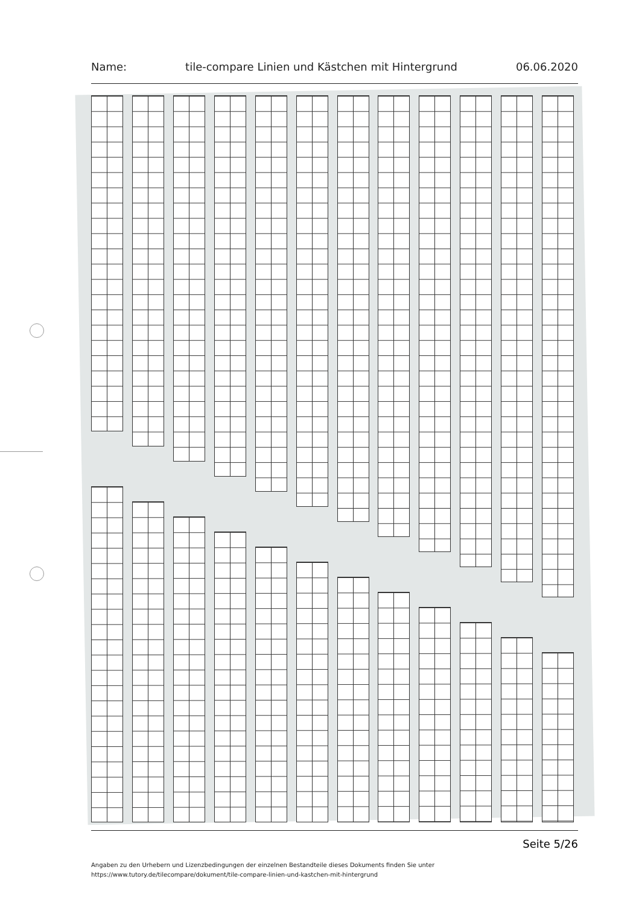Name: tile-compare Linien und Kästchen mit Hintergrund 06.06.2020
Seite 5/26
Angaben zu den Urhebern und Lizenzbedingungen der einzelnen Bestandteile dieses Dokuments finden Sie unter
https://www.tutory.de/tilecompare/dokument/tile-compare-linien-und-kastchen-mit-hintergrund